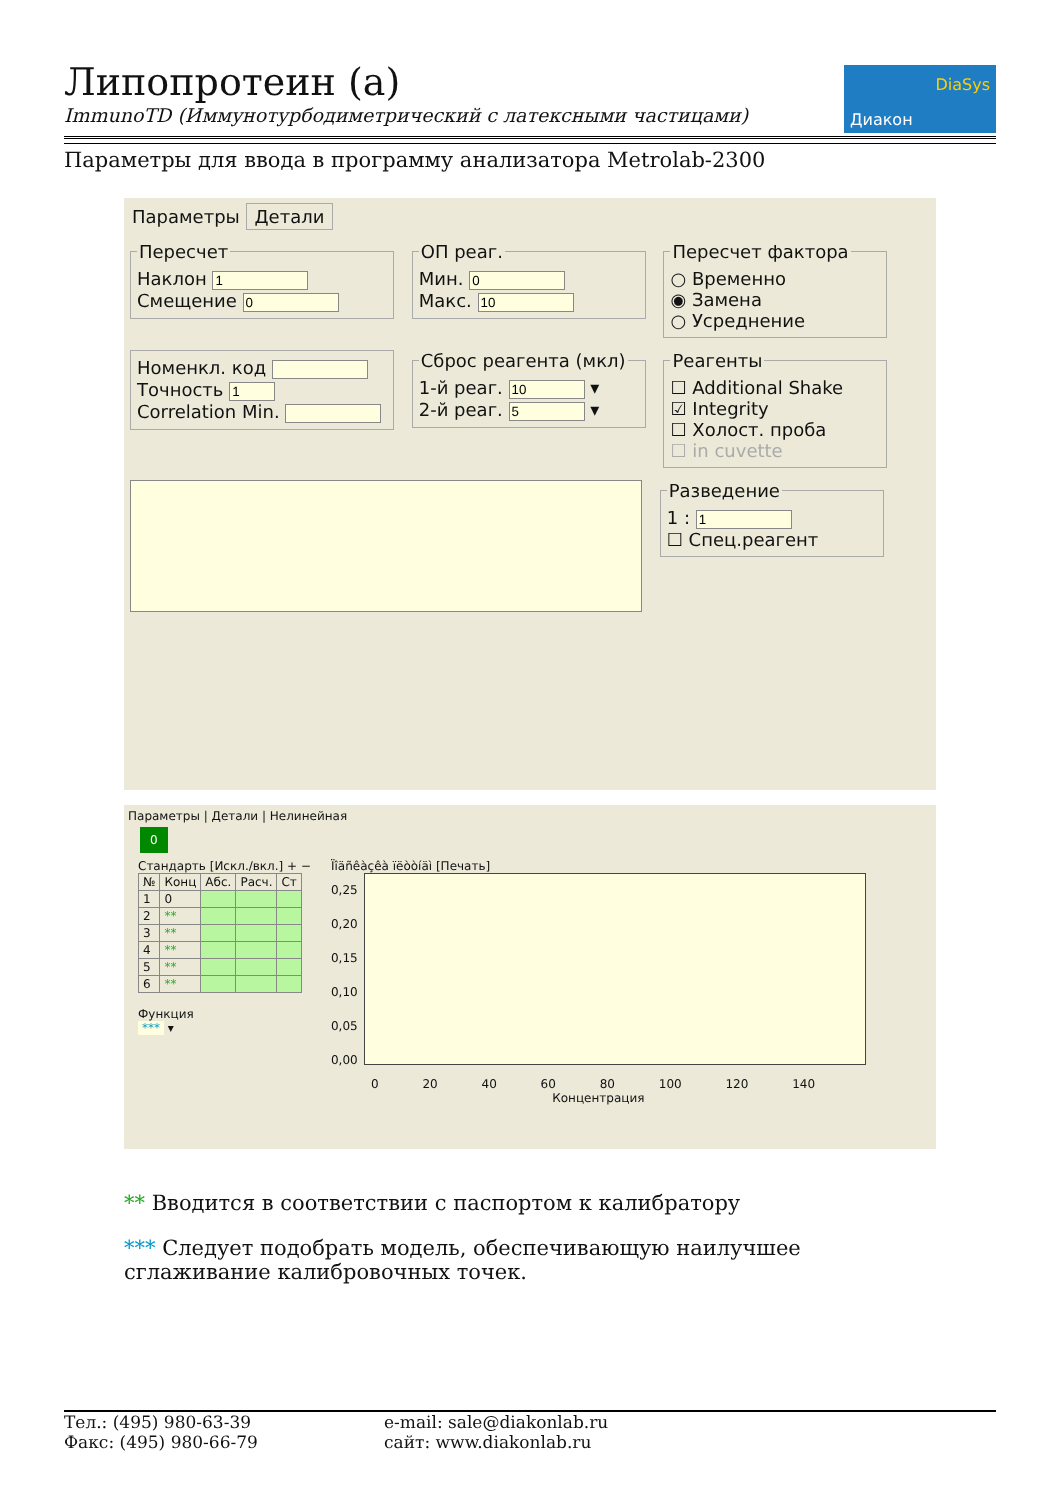Липопротеин (a)
ImmunoTD (Иммунотурбодиметрический с латексными частицами)
DiaSys
Диакон
Параметры для ввода в программу анализатора Metrolab-2300
Параметры Детали
ПересчетНаклон
Смещение ОП реаг.Мин.
Макс. Пересчет фактора○ Временно
◉ Замена
○ Усреднение Номенкл. код
Точность
Correlation Min. Сброс реагента (мкл)1-й реаг. ▾
2-й реаг. ▾ Реагенты☐ Additional Shake
☑ Integrity
☐ Холост. проба
☐ in cuvette
Разведение1 :
☐ Спец.реагент
Параметры | Детали | Нелинейная
0
Стандарть [Искл./вкл.] + −
| № | Конц | Абс. | Расч. | Ст |
| --- | --- | --- | --- | --- |
| 1 | 0 | | | |
| 2 | ** | | | |
| 3 | ** | | | |
| 4 | ** | | | |
| 5 | ** | | | |
| 6 | ** | | | |
Функция
*** ▾
Ïîäñêàçêà ïëòòíäì [Печать]
0,25
0,20
0,15
0,10
0,05
0,00
0 20 40 60 80 100 120 140
Концентрация
** Вводится в соответствии с паспортом к калибратору
*** Следует подобрать модель, обеспечивающую наилучшее сглаживание калибровочных точек.
Тел.: (495) 980-63-39
Факс: (495) 980-66-79
e-mail: sale@diakonlab.ru
сайт: www.diakonlab.ru